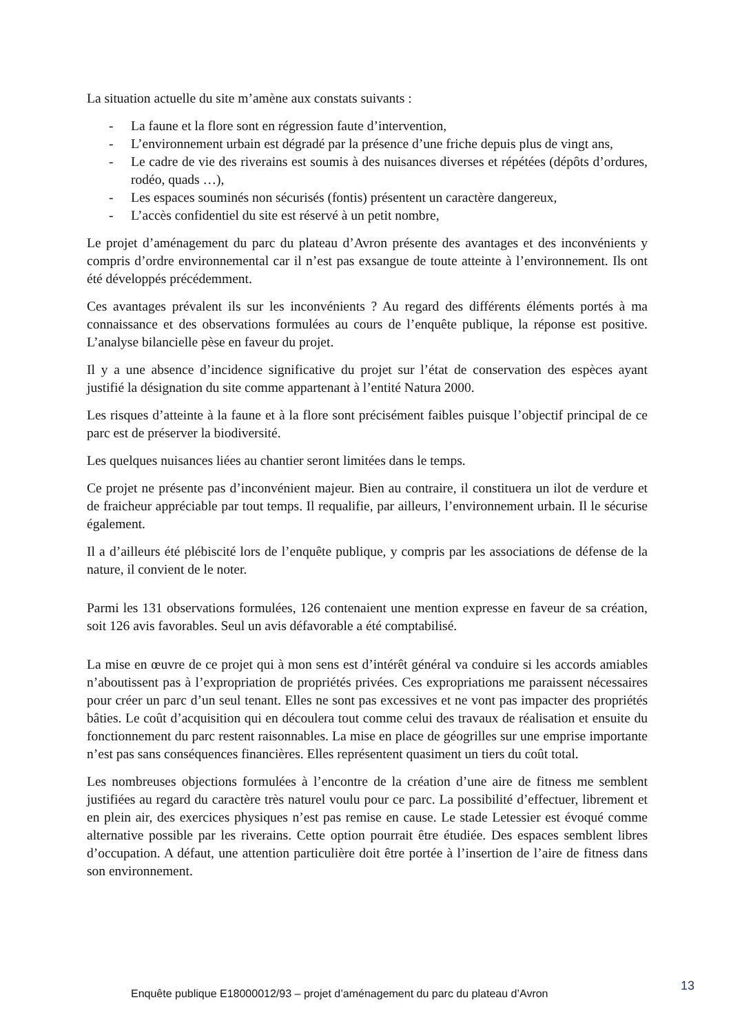La situation actuelle du site m’amène aux constats suivants :
- La faune et la flore sont en régression faute d’intervention,
- L’environnement urbain est dégradé par la présence d’une friche depuis plus de vingt ans,
- Le cadre de vie des riverains est soumis à des nuisances diverses et répétées (dépôts d’ordures, rodéo, quads …),
- Les espaces souminés non sécurisés (fontis) présentent un caractère dangereux,
- L’accès confidentiel du site est réservé à un petit nombre,
Le projet d’aménagement du parc du plateau d’Avron présente des avantages et des inconvénients y compris d’ordre environnemental car il n’est pas exsangue de toute atteinte à l’environnement. Ils ont été développés précédemment.
Ces avantages prévalent ils sur les inconvénients ? Au regard des différents éléments portés à ma connaissance et des observations formulées au cours de l’enquête publique, la réponse est positive. L’analyse bilancielle pèse en faveur du projet.
Il y a une absence d’incidence significative du projet sur l’état de conservation des espèces ayant justifié la désignation du site comme appartenant à l’entité Natura 2000.
Les risques d’atteinte à la faune et à la flore sont précisément faibles puisque l’objectif principal de ce parc est de préserver la biodiversité.
Les quelques nuisances liées au chantier seront limitées dans le temps.
Ce projet ne présente pas d’inconvénient majeur. Bien au contraire, il constituera un ilot de verdure et de fraicheur appréciable par tout temps. Il requalifie, par ailleurs, l’environnement urbain. Il le sécurise également.
Il a d’ailleurs été plébiscité lors de l’enquête publique, y compris par les associations de défense de la nature, il convient de le noter.
Parmi les 131 observations formulées, 126 contenaient une mention expresse en faveur de sa création, soit 126 avis favorables. Seul un avis défavorable a été comptabilisé.
La mise en œuvre de ce projet qui à mon sens est d’intérêt général va conduire si les accords amiables n’aboutissent pas à l’expropriation de propriétés privées. Ces expropriations me paraissent nécessaires pour créer un parc d’un seul tenant. Elles ne sont pas excessives et ne vont pas impacter des propriétés bâties. Le coût d’acquisition qui en découlera tout comme celui des travaux de réalisation et ensuite du fonctionnement du parc restent raisonnables. La mise en place de géogrilles sur une emprise importante n’est pas sans conséquences financières. Elles représentent quasiment un tiers du coût total.
Les nombreuses objections formulées à l’encontre de la création d’une aire de fitness me semblent justifiées au regard du caractère très naturel voulu pour ce parc. La possibilité d’effectuer, librement et en plein air, des exercices physiques n’est pas remise en cause. Le stade Letessier est évoqué comme alternative possible par les riverains. Cette option pourrait être étudiée. Des espaces semblent libres d’occupation. A défaut, une attention particulière doit être portée à l’insertion de l’aire de fitness dans son environnement.
Enquête publique E18000012/93 – projet d’aménagement du parc du plateau d’Avron
13